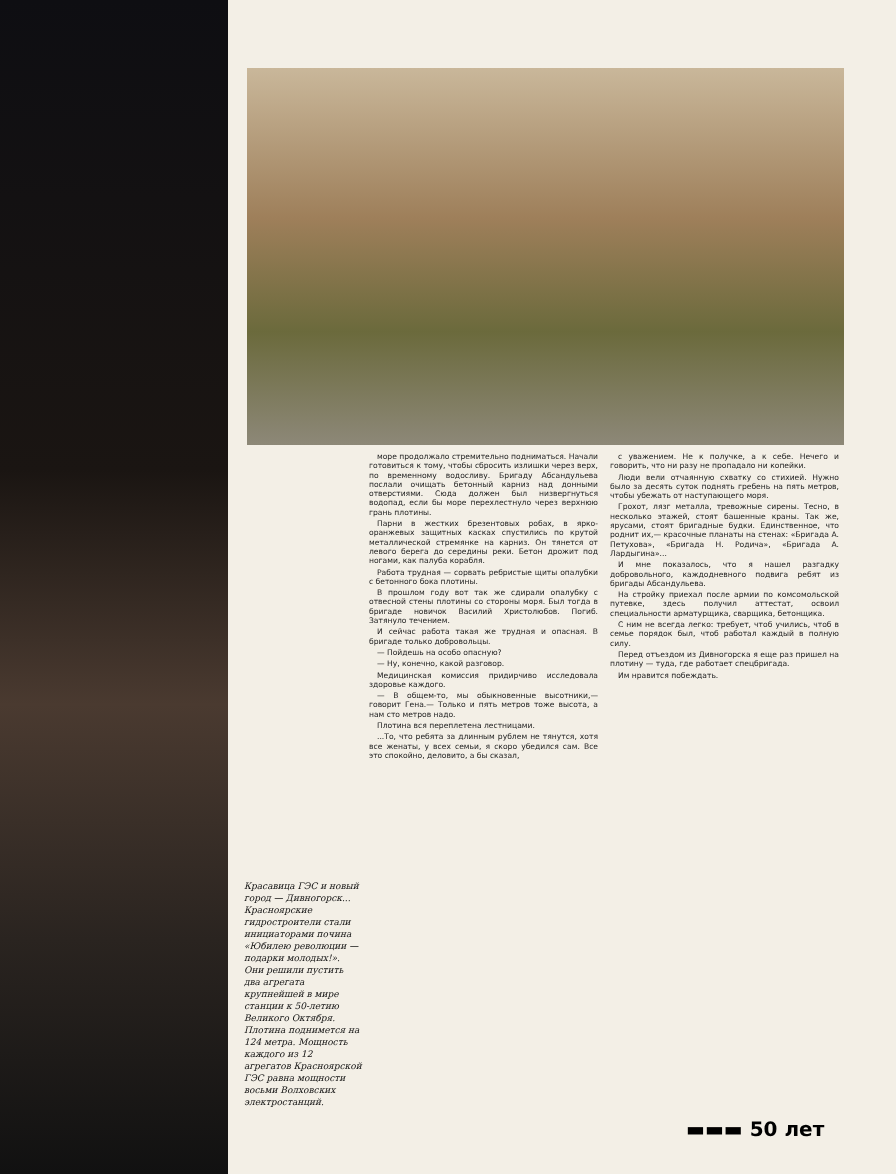Красавица ГЭС и новый город — Дивногорск... Красноярские гидростроители стали инициаторами почина «Юбилею революции — подарки молодых!». Они решили пустить два агрегата крупнейшей в мире станции к 50-летию Великого Октября. Плотина поднимется на 124 метра. Мощность каждого из 12 агрегатов Красноярской ГЭС равна мощности восьми Волховских электростанций.
море продолжало стремительно подниматься. Начали готовиться к тому, чтобы сбросить излишки через верх, по временному водосливу. Бригаду Абсандульева послали очищать бетонный карниз над донными отверстиями. Сюда должен был низвергнуться водопад, если бы море перехлестнуло через верхнюю грань плотины.
Парни в жестких брезентовых робах, в ярко-оранжевых защитных касках спустились по крутой металлической стремянке на карниз. Он тянется от левого берега до середины реки. Бетон дрожит под ногами, как палуба корабля.
Работа трудная — сорвать ребристые щиты опалубки с бетонного бока плотины.
В прошлом году вот так же сдирали опалубку с отвесной стены плотины со стороны моря. Был тогда в бригаде новичок Василий Христолюбов. Погиб. Затянуло течением.
И сейчас работа такая же трудная и опасная. В бригаде только добровольцы.
— Пойдешь на особо опасную?
— Ну, конечно, какой разговор.
Медицинская комиссия придирчиво исследовала здоровье каждого.
— В общем-то, мы обыкновенные высотники,— говорит Гена.— Только и пять метров тоже высота, а нам сто метров надо.
Плотина вся переплетена лестницами.
...То, что ребята за длинным рублем не тянутся, хотя все женаты, у всех семьи, я скоро убедился сам. Все это спокойно, деловито, а бы сказал,
с уважением. Не к получке, а к себе. Нечего и говорить, что ни разу не пропадало ни копейки.
Люди вели отчаянную схватку со стихией. Нужно было за десять суток поднять гребень на пять метров, чтобы убежать от наступающего моря.
Грохот, лязг металла, тревожные сирены. Тесно, в несколько этажей, стоят башенные краны. Так же, ярусами, стоят бригадные будки. Единственное, что роднит их,— красочные планаты на стенах: «Бригада А. Петухова», «Бригада Н. Родича», «Бригада А. Лардыгина»...
И мне показалось, что я нашел разгадку добровольного, каждодневного подвига ребят из бригады Абсандульева.
На стройку приехал после армии по комсомольской путевке, здесь получил аттестат, освоил специальности арматурщика, сварщика, бетонщика.
С ним не всегда легко: требует, чтоб учились, чтоб в семье порядок был, чтоб работал каждый в полную силу.
Перед отъездом из Дивногорска я еще раз пришел на плотину — туда, где работает спецбригада.
Им нравится побеждать.
▬▬▬ 50 лет